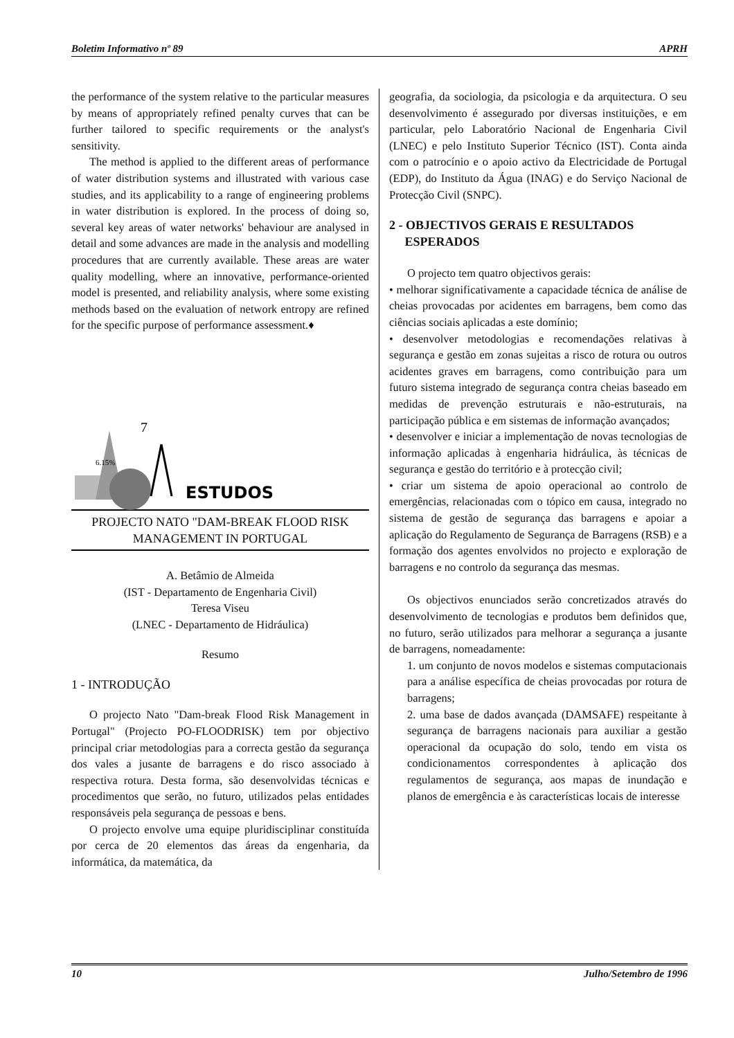Boletim Informativo nº 89 APRH
the performance of the system relative to the particular measures by means of appropriately refined penalty curves that can be further tailored to specific requirements or the analyst's sensitivity.
The method is applied to the different areas of performance of water distribution systems and illustrated with various case studies, and its applicability to a range of engineering problems in water distribution is explored. In the process of doing so, several key areas of water networks' behaviour are analysed in detail and some advances are made in the analysis and modelling procedures that are currently available. These areas are water quality modelling, where an innovative, performance-oriented model is presented, and reliability analysis, where some existing methods based on the evaluation of network entropy are refined for the specific purpose of performance assessment.♦
6.15%
7
ESTUDOS
PROJECTO NATO "DAM-BREAK FLOOD RISK MANAGEMENT IN PORTUGAL
A. Betâmio de Almeida
(IST - Departamento de Engenharia Civil)
Teresa Viseu
(LNEC - Departamento de Hidráulica)
Resumo
1 - INTRODUÇÃO
O projecto Nato "Dam-break Flood Risk Management in Portugal" (Projecto PO-FLOODRISK) tem por objectivo principal criar metodologias para a correcta gestão da segurança dos vales a jusante de barragens e do risco associado à respectiva rotura. Desta forma, são desenvolvidas técnicas e procedimentos que serão, no futuro, utilizados pelas entidades responsáveis pela segurança de pessoas e bens.
O projecto envolve uma equipe pluridisciplinar constituída por cerca de 20 elementos das áreas da engenharia, da informática, da matemática, da
geografia, da sociologia, da psicologia e da arquitectura. O seu desenvolvimento é assegurado por diversas instituições, e em particular, pelo Laboratório Nacional de Engenharia Civil (LNEC) e pelo Instituto Superior Técnico (IST). Conta ainda com o patrocínio e o apoio activo da Electricidade de Portugal (EDP), do Instituto da Água (INAG) e do Serviço Nacional de Protecção Civil (SNPC).
2 - OBJECTIVOS GERAIS E RESULTADOS
ESPERADOS
O projecto tem quatro objectivos gerais:
• melhorar significativamente a capacidade técnica de análise de cheias provocadas por acidentes em barragens, bem como das ciências sociais aplicadas a este domínio;
• desenvolver metodologias e recomendações relativas à segurança e gestão em zonas sujeitas a risco de rotura ou outros acidentes graves em barragens, como contribuição para um futuro sistema integrado de segurança contra cheias baseado em medidas de prevenção estruturais e não-estruturais, na participação pública e em sistemas de informação avançados;
• desenvolver e iniciar a implementação de novas tecnologias de informação aplicadas à engenharia hidráulica, às técnicas de segurança e gestão do território e à protecção civil;
• criar um sistema de apoio operacional ao controlo de emergências, relacionadas com o tópico em causa, integrado no sistema de gestão de segurança das barragens e apoiar a aplicação do Regulamento de Segurança de Barragens (RSB) e a formação dos agentes envolvidos no projecto e exploração de barragens e no controlo da segurança das mesmas.
Os objectivos enunciados serão concretizados através do desenvolvimento de tecnologias e produtos bem definidos que, no futuro, serão utilizados para melhorar a segurança a jusante de barragens, nomeadamente:
1. um conjunto de novos modelos e sistemas computacionais para a análise específica de cheias provocadas por rotura de barragens;
2. uma base de dados avançada (DAMSAFE) respeitante à segurança de barragens nacionais para auxiliar a gestão operacional da ocupação do solo, tendo em vista os condicionamentos correspondentes à aplicação dos regulamentos de segurança, aos mapas de inundação e planos de emergência e às características locais de interesse
10 Julho/Setembro de 1996